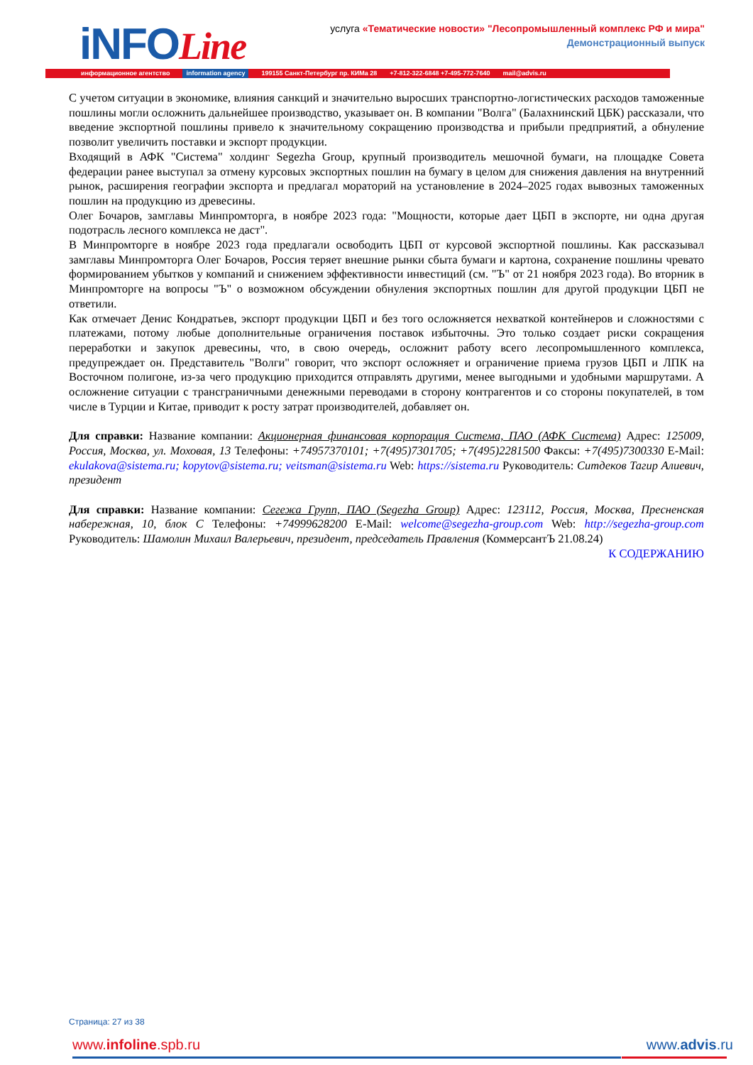iNFOLine
услуга «Тематические новости» "Лесопромышленный комплекс РФ и мира"
Демонстрационный выпуск
информационное агентство information agency 199155 Санкт-Петербург пр. КИМа 28 +7-812-322-6848 +7-495-772-7640 mail@advis.ru
С учетом ситуации в экономике, влияния санкций и значительно выросших транспортно-логистических расходов таможенные пошлины могли осложнить дальнейшее производство, указывает он. В компании "Волга" (Балахнинский ЦБК) рассказали, что введение экспортной пошлины привело к значительному сокращению производства и прибыли предприятий, а обнуление позволит увеличить поставки и экспорт продукции.
Входящий в АФК "Система" холдинг Segezha Group, крупный производитель мешочной бумаги, на площадке Совета федерации ранее выступал за отмену курсовых экспортных пошлин на бумагу в целом для снижения давления на внутренний рынок, расширения географии экспорта и предлагал мораторий на установление в 2024–2025 годах вывозных таможенных пошлин на продукцию из древесины.
Олег Бочаров, замглавы Минпромторга, в ноябре 2023 года: "Мощности, которые дает ЦБП в экспорте, ни одна другая подотрасль лесного комплекса не даст".
В Минпромторге в ноябре 2023 года предлагали освободить ЦБП от курсовой экспортной пошлины. Как рассказывал замглавы Минпромторга Олег Бочаров, Россия теряет внешние рынки сбыта бумаги и картона, сохранение пошлины чревато формированием убытков у компаний и снижением эффективности инвестиций (см. "Ъ" от 21 ноября 2023 года). Во вторник в Минпромторге на вопросы "Ъ" о возможном обсуждении обнуления экспортных пошлин для другой продукции ЦБП не ответили.
Как отмечает Денис Кондратьев, экспорт продукции ЦБП и без того осложняется нехваткой контейнеров и сложностями с платежами, потому любые дополнительные ограничения поставок избыточны. Это только создает риски сокращения переработки и закупок древесины, что, в свою очередь, осложнит работу всего лесопромышленного комплекса, предупреждает он. Представитель "Волги" говорит, что экспорт осложняет и ограничение приема грузов ЦБП и ЛПК на Восточном полигоне, из-за чего продукцию приходится отправлять другими, менее выгодными и удобными маршрутами. А осложнение ситуации с трансграничными денежными переводами в сторону контрагентов и со стороны покупателей, в том числе в Турции и Китае, приводит к росту затрат производителей, добавляет он.
Для справки: Название компании: Акционерная финансовая корпорация Система, ПАО (АФК Система) Адрес: 125009, Россия, Москва, ул. Моховая, 13 Телефоны: +74957370101; +7(495)7301705; +7(495)2281500 Факсы: +7(495)7300330 E-Mail: ekulakova@sistema.ru; kopytov@sistema.ru; veitsman@sistema.ru Web: https://sistema.ru Руководитель: Ситдеков Тагир Алиевич, президент
Для справки: Название компании: Сегежа Групп, ПАО (Segezha Group) Адрес: 123112, Россия, Москва, Пресненская набережная, 10, блок С Телефоны: +74999628200 E-Mail: welcome@segezha-group.com Web: http://segezha-group.com Руководитель: Шамолин Михаил Валерьевич, президент, председатель Правления (КоммерсантЪ 21.08.24)
К СОДЕРЖАНИЮ
Страница: 27 из 38
www.infoline.spb.ru www.advis.ru